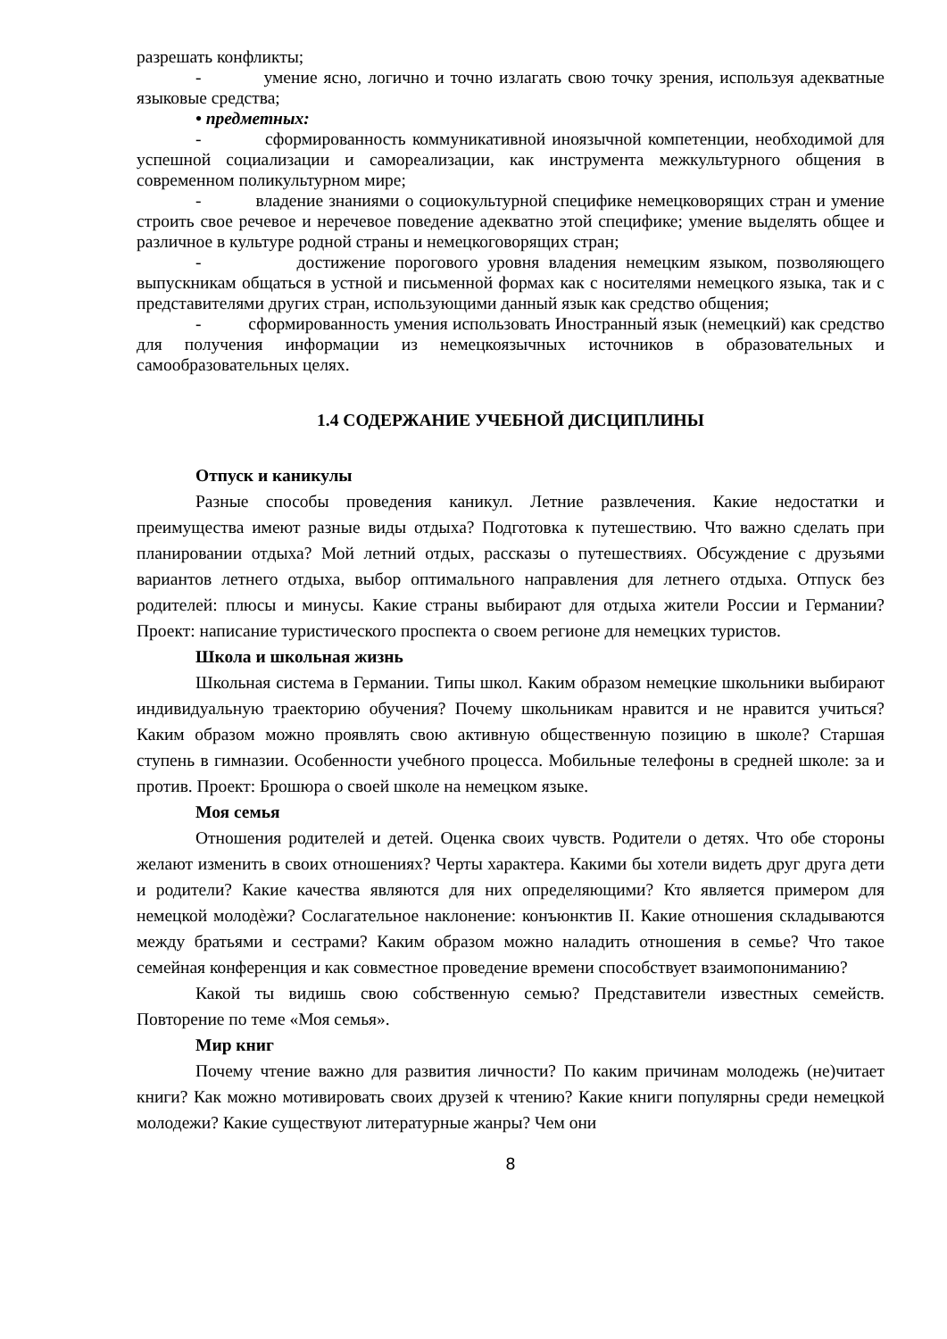разрешать конфликты;
- умение ясно, логично и точно излагать свою точку зрения, используя адекватные языковые средства;
• предметных:
- сформированность коммуникативной иноязычной компетенции, необходимой для успешной социализации и самореализации, как инструмента межкультурного общения в современном поликультурном мире;
- владение знаниями о социокультурной специфике немецковорящих стран и умение строить свое речевое и неречевое поведение адекватно этой специфике; умение выделять общее и различное в культуре родной страны и немецкоговорящих стран;
- достижение порогового уровня владения немецким языком, позволяющего выпускникам общаться в устной и письменной формах как с носителями немецкого языка, так и с представителями других стран, использующими данный язык как средство общения;
- сформированность умения использовать Иностранный язык (немецкий) как средство для получения информации из немецкоязычных источников в образовательных и самообразовательных целях.
1.4 СОДЕРЖАНИЕ УЧЕБНОЙ ДИСЦИПЛИНЫ
Отпуск и каникулы
Разные способы проведения каникул. Летние развлечения. Какие недостатки и преимущества имеют разные виды отдыха? Подготовка к путешествию. Что важно сделать при планировании отдыха? Мой летний отдых, рассказы о путешествиях. Обсуждение с друзьями вариантов летнего отдыха, выбор оптимального направления для летнего отдыха. Отпуск без родителей: плюсы и минусы. Какие страны выбирают для отдыха жители России и Германии? Проект: написание туристического проспекта о своем регионе для немецких туристов.
Школа и школьная жизнь
Школьная система в Германии. Типы школ. Каким образом немецкие школьники выбирают индивидуальную траекторию обучения? Почему школьникам нравится и не нравится учиться? Каким образом можно проявлять свою активную общественную позицию в школе? Старшая ступень в гимназии. Особенности учебного процесса. Мобильные телефоны в средней школе: за и против. Проект: Брошюра о своей школе на немецком языке.
Моя семья
Отношения родителей и детей. Оценка своих чувств. Родители о детях. Что обе стороны желают изменить в своих отношениях? Черты характера. Какими бы хотели видеть друг друга дети и родители? Какие качества являются для них определяющими? Кто является примером для немецкой молодѐжи? Сослагательное наклонение: конъюнктив II. Какие отношения складываются между братьями и сестрами? Каким образом можно наладить отношения в семье? Что такое семейная конференция и как совместное проведение времени способствует взаимопониманию?
Какой ты видишь свою собственную семью? Представители известных семейств. Повторение по теме «Моя семья».
Мир книг
Почему чтение важно для развития личности? По каким причинам молодежь (не)читает книги? Как можно мотивировать своих друзей к чтению? Какие книги популярны среди немецкой молодежи? Какие существуют литературные жанры? Чем они
8